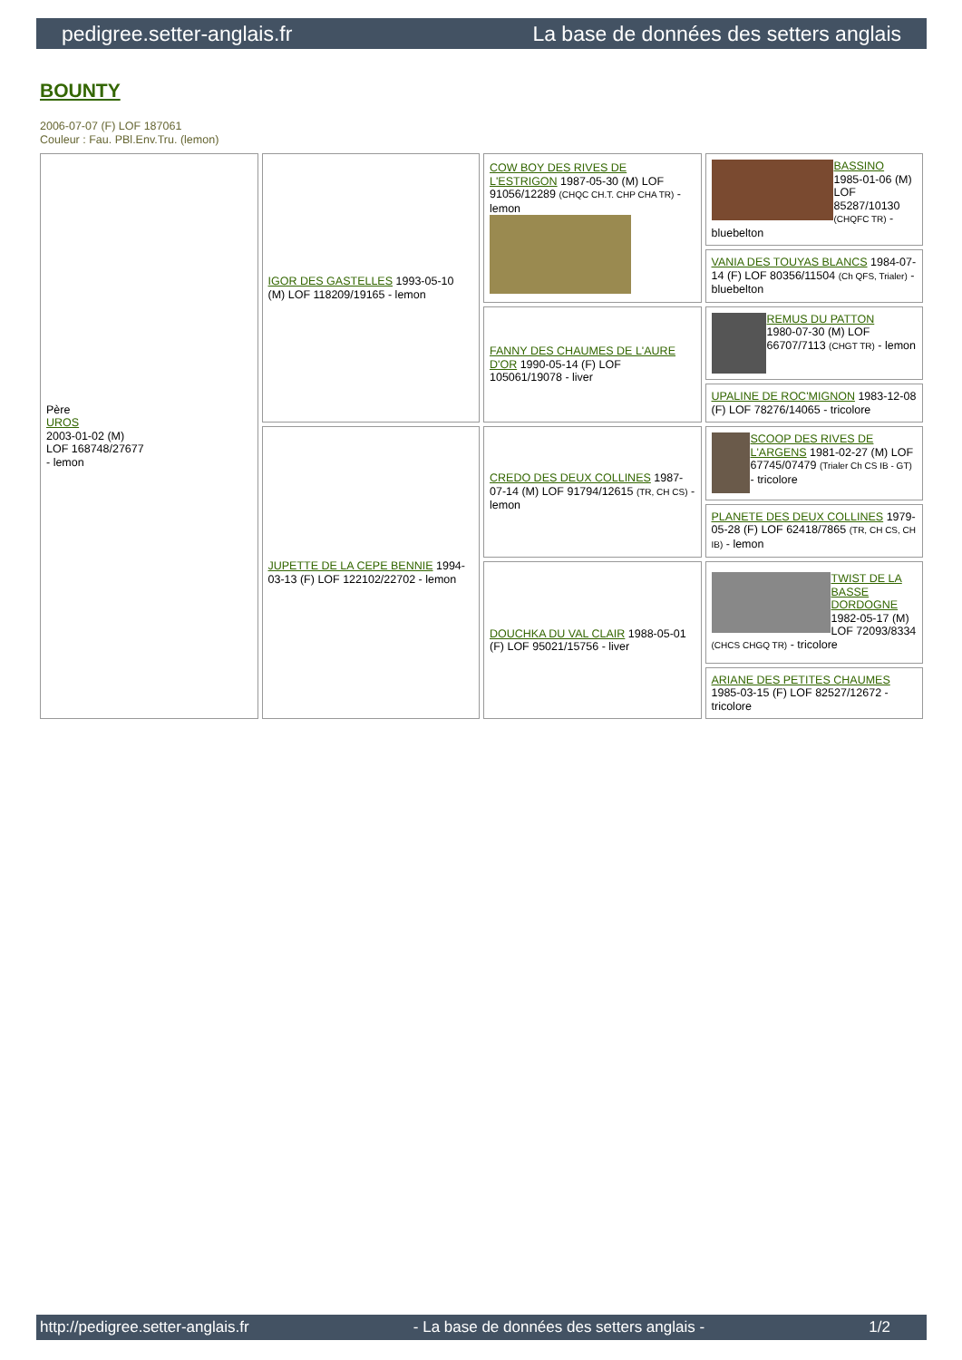pedigree.setter-anglais.fr La base de données des setters anglais
BOUNTY
2006-07-07 (F) LOF 187061
Couleur : Fau. PBl.Env.Tru. (lemon)
| Père UROS 2003-01-02 (M) LOF 168748/27677 - lemon | IGOR DES GASTELLES 1993-05-10 (M) LOF 118209/19165 - lemon | COW BOY DES RIVES DE L'ESTRIGON 1987-05-30 (M) LOF 91056/12289 (CHQC CH.T. CHP CHA TR) - lemon | BASSINO 1985-01-06 (M) LOF 85287/10130 (CHQFC TR) - bluebelton |
| | | | VANIA DES TOUYAS BLANCS 1984-07-14 (F) LOF 80356/11504 (Ch QFS, Trialer) - bluebelton |
| | | FANNY DES CHAUMES DE L'AURE D'OR 1990-05-14 (F) LOF 105061/19078 - liver | REMUS DU PATTON 1980-07-30 (M) LOF 66707/7113 (CHGT TR) - lemon |
| | | | UPALINE DE ROC'MIGNON 1983-12-08 (F) LOF 78276/14065 - tricolore |
| | JUPETTE DE LA CEPE BENNIE 1994-03-13 (F) LOF 122102/22702 - lemon | CREDO DES DEUX COLLINES 1987-07-14 (M) LOF 91794/12615 (TR, CH CS) - lemon | SCOOP DES RIVES DE L'ARGENS 1981-02-27 (M) LOF 67745/07479 (Trialer Ch CS IB - GT) - tricolore |
| | | | PLANETE DES DEUX COLLINES 1979-05-28 (F) LOF 62418/7865 (TR, CH CS, CH IB) - lemon |
| | | DOUCHKA DU VAL CLAIR 1988-05-01 (F) LOF 95021/15756 - liver | TWIST DE LA BASSE DORDOGNE 1982-05-17 (M) LOF 72093/8334 (CHCS CHGQ TR) - tricolore |
| | | | ARIANE DES PETITES CHAUMES 1985-03-15 (F) LOF 82527/12672 - tricolore |
http://pedigree.setter-anglais.fr - La base de données des setters anglais - 1/2